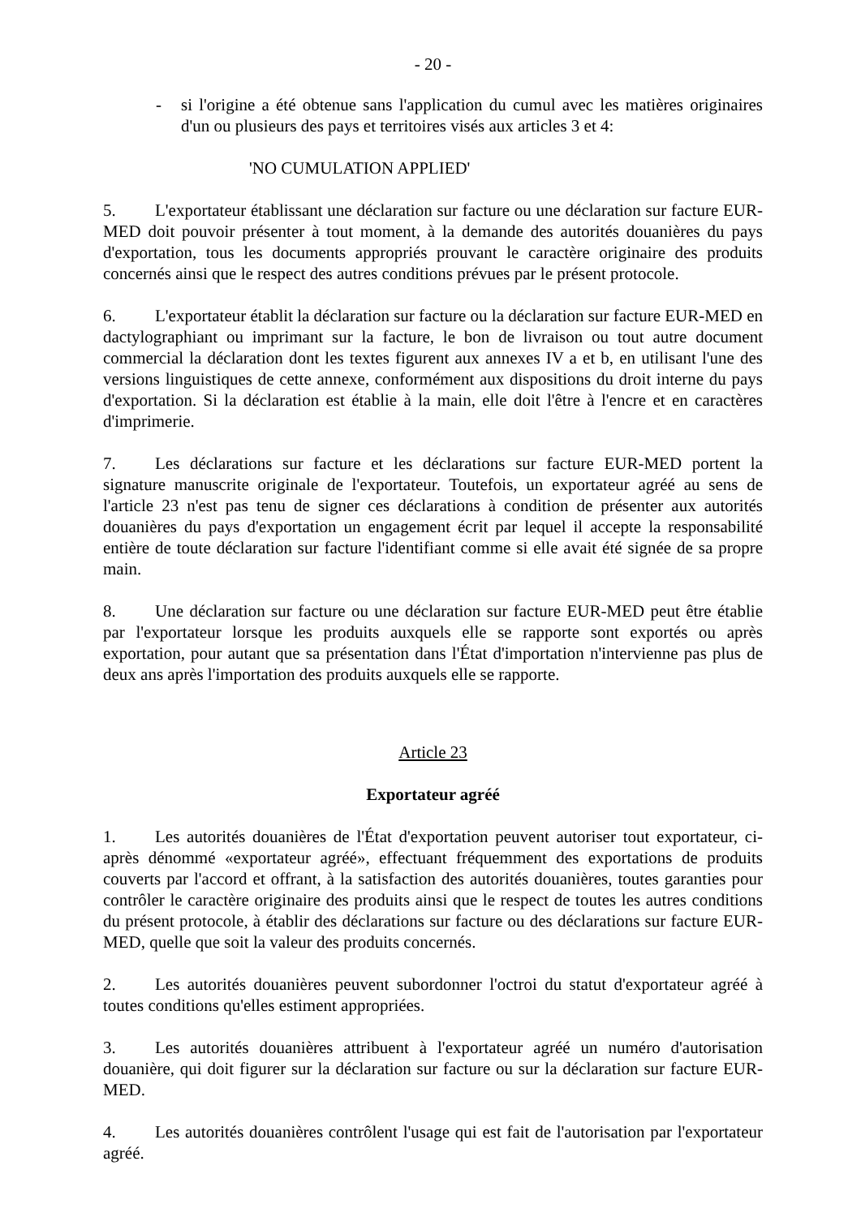- 20 -
- si l'origine a été obtenue sans l'application du cumul avec les matières originaires d'un ou plusieurs des pays et territoires visés aux articles 3 et 4:
'NO CUMULATION APPLIED'
5. L'exportateur établissant une déclaration sur facture ou une déclaration sur facture EUR-MED doit pouvoir présenter à tout moment, à la demande des autorités douanières du pays d'exportation, tous les documents appropriés prouvant le caractère originaire des produits concernés ainsi que le respect des autres conditions prévues par le présent protocole.
6. L'exportateur établit la déclaration sur facture ou la déclaration sur facture EUR-MED en dactylographiant ou imprimant sur la facture, le bon de livraison ou tout autre document commercial la déclaration dont les textes figurent aux annexes IV a et b, en utilisant l'une des versions linguistiques de cette annexe, conformément aux dispositions du droit interne du pays d'exportation. Si la déclaration est établie à la main, elle doit l'être à l'encre et en caractères d'imprimerie.
7. Les déclarations sur facture et les déclarations sur facture EUR-MED portent la signature manuscrite originale de l'exportateur. Toutefois, un exportateur agréé au sens de l'article 23 n'est pas tenu de signer ces déclarations à condition de présenter aux autorités douanières du pays d'exportation un engagement écrit par lequel il accepte la responsabilité entière de toute déclaration sur facture l'identifiant comme si elle avait été signée de sa propre main.
8. Une déclaration sur facture ou une déclaration sur facture EUR-MED peut être établie par l'exportateur lorsque les produits auxquels elle se rapporte sont exportés ou après exportation, pour autant que sa présentation dans l'État d'importation n'intervienne pas plus de deux ans après l'importation des produits auxquels elle se rapporte.
Article 23
Exportateur agréé
1. Les autorités douanières de l'État d'exportation peuvent autoriser tout exportateur, ci-après dénommé «exportateur agréé», effectuant fréquemment des exportations de produits couverts par l'accord et offrant, à la satisfaction des autorités douanières, toutes garanties pour contrôler le caractère originaire des produits ainsi que le respect de toutes les autres conditions du présent protocole, à établir des déclarations sur facture ou des déclarations sur facture EUR-MED, quelle que soit la valeur des produits concernés.
2. Les autorités douanières peuvent subordonner l'octroi du statut d'exportateur agréé à toutes conditions qu'elles estiment appropriées.
3. Les autorités douanières attribuent à l'exportateur agréé un numéro d'autorisation douanière, qui doit figurer sur la déclaration sur facture ou sur la déclaration sur facture EUR-MED.
4. Les autorités douanières contrôlent l'usage qui est fait de l'autorisation par l'exportateur agréé.